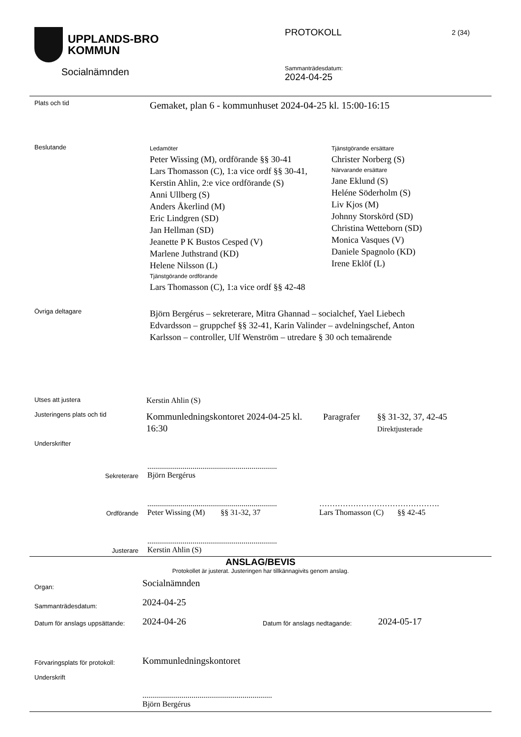UPPLANDS-BRO
KOMMUN
Socialnämnden
PROTOKOLL
Sammanträdesdatum:
2024-04-25
2 (34)
Plats och tid
Gemaket, plan 6 - kommunhuset 2024-04-25 kl. 15:00-16:15
Beslutande
Ledamöter
Peter Wissing (M), ordförande §§ 30-41
Lars Thomasson (C), 1:a vice ordf §§ 30-41,
Kerstin Ahlin, 2:e vice ordförande (S)
Anni Ullberg (S)
Anders Åkerlind (M)
Eric Lindgren (SD)
Jan Hellman (SD)
Jeanette P K Bustos Cesped (V)
Marlene Juthstrand (KD)
Helene Nilsson (L)
Tjänstgörande ordförande
Lars Thomasson (C), 1:a vice ordf §§ 42-48
Tjänstgörande ersättare
Christer Norberg (S)
Närvarande ersättare
Jane Eklund (S)
Heléne Söderholm (S)
Liv Kjos (M)
Johnny Storskörd (SD)
Christina Wetteborn (SD)
Monica Vasques (V)
Daniele Spagnolo (KD)
Irene Eklöf (L)
Övriga deltagare
Björn Bergérus – sekreterare, Mitra Ghannad – socialchef, Yael Liebech Edvardsson – gruppchef §§ 32-41, Karin Valinder – avdelningschef, Anton Karlsson – controller, Ulf Wenström – utredare § 30 och temaärende
Utses att justera
Kerstin Ahlin (S)
Justeringens plats och tid
Kommunledningskontoret 2024-04-25 kl. 16:30
Paragrafer §§ 31-32, 37, 42-45
Direktjusterade
Underskrifter
Sekreterare
..................................................................
Björn Bergérus
Ordförande
..................................................................
Peter Wissing (M) §§ 31-32, 37
……………………………………….
Lars Thomasson (C) §§ 42-45
Justerare
..................................................................
Kerstin Ahlin (S)
ANSLAG/BEVIS
Protokollet är justerat. Justeringen har tillkännagivits genom anslag.
Organ:
Socialnämnden
Sammanträdesdatum:
2024-04-25
Datum för anslags uppsättande:
2024-04-26
Datum för anslags nedtagande:
2024-05-17
Förvaringsplats för protokoll:
Kommunledningskontoret
Underskrift
..................................................................
Björn Bergérus